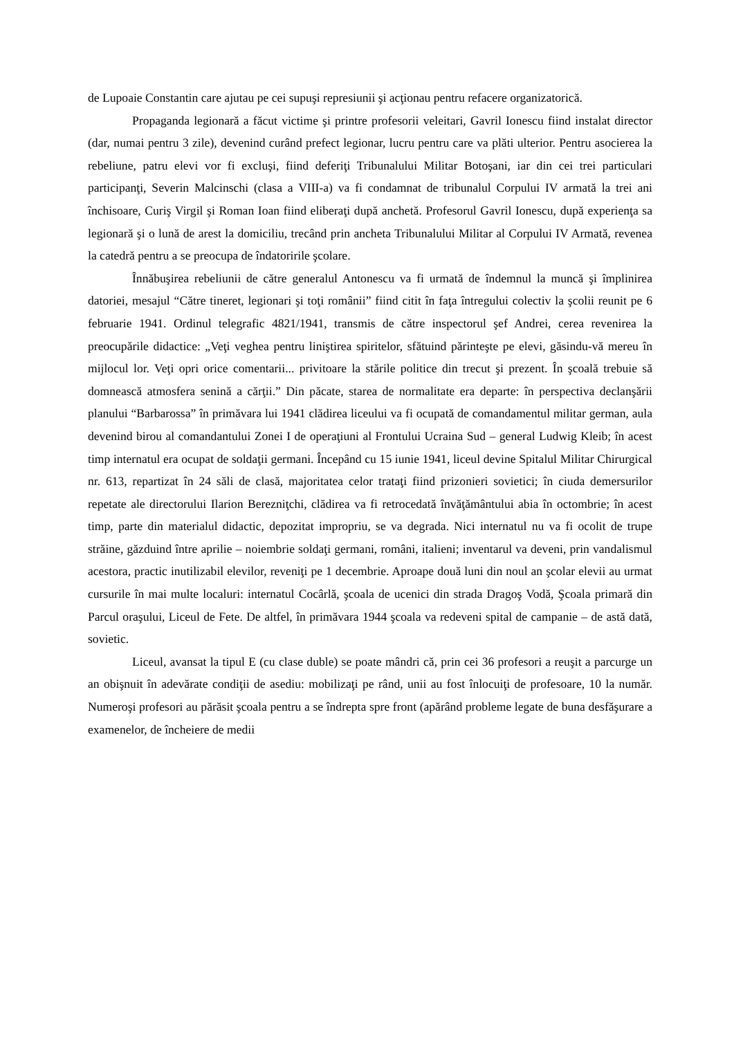de Lupoaie Constantin care ajutau pe cei supuşi represiunii şi acţionau pentru refacere organizatorică.
Propaganda legionară a făcut victime şi printre profesorii veleitari, Gavril Ionescu fiind instalat director (dar, numai pentru 3 zile), devenind curând prefect legionar, lucru pentru care va plăti ulterior. Pentru asocierea la rebeliune, patru elevi vor fi excluşi, fiind deferiţi Tribunalului Militar Botoşani, iar din cei trei particulari participanţi, Severin Malcinschi (clasa a VIII-a) va fi condamnat de tribunalul Corpului IV armată la trei ani închisoare, Curiş Virgil şi Roman Ioan fiind eliberaţi după anchetă. Profesorul Gavril Ionescu, după experienţa sa legionară şi o lună de arest la domiciliu, trecând prin ancheta Tribunalului Militar al Corpului IV Armată, revenea la catedră pentru a se preocupa de îndatoririle şcolare.
Înnăbuşirea rebeliunii de către generalul Antonescu va fi urmată de îndemnul la muncă şi împlinirea datoriei, mesajul “Către tineret, legionari şi toţi românii” fiind citit în faţa întregului colectiv la şcolii reunit pe 6 februarie 1941. Ordinul telegrafic 4821/1941, transmis de către inspectorul şef Andrei, cerea revenirea la preocupările didactice: „Veţi veghea pentru liniştirea spiritelor, sfătuind părinteşte pe elevi, găsindu-vă mereu în mijlocul lor. Veţi opri orice comentarii... privitoare la stările politice din trecut şi prezent. În şcoală trebuie să domnească atmosfera senină a cărţii.” Din păcate, starea de normalitate era departe: în perspectiva declanşării planului “Barbarossa” în primăvara lui 1941 clădirea liceului va fi ocupată de comandamentul militar german, aula devenind birou al comandantului Zonei I de operaţiuni al Frontului Ucraina Sud – general Ludwig Kleib; în acest timp internatul era ocupat de soldaţii germani. Începând cu 15 iunie 1941, liceul devine Spitalul Militar Chirurgical nr. 613, repartizat în 24 săli de clasă, majoritatea celor trataţi fiind prizonieri sovietici; în ciuda demersurilor repetate ale directorului Ilarion Bereznіţchi, clădirea va fi retrocedată învăţământului abia în octombrie; în acest timp, parte din materialul didactic, depozitat impropriu, se va degrada. Nici internatul nu va fi ocolit de trupe străine, găzduind între aprilie – noiembrie soldaţi germani, români, italieni; inventarul va deveni, prin vandalismul acestora, practic inutilizabil elevilor, reveniţi pe 1 decembrie. Aproape două luni din noul an şcolar elevii au urmat cursurile în mai multe localuri: internatul Cocârlă, şcoala de ucenici din strada Dragoş Vodă, Şcoala primară din Parcul oraşului, Liceul de Fete. De altfel, în primăvara 1944 şcoala va redeveni spital de campanie – de astă dată, sovietic.
Liceul, avansat la tipul E (cu clase duble) se poate mândri că, prin cei 36 profesori a reuşit a parcurge un an obişnuit în adevărate condiţii de asediu: mobilizaţi pe rând, unii au fost înlocuiţi de profesoare, 10 la număr. Numeroşi profesori au părăsit şcoala pentru a se îndrepta spre front (apărând probleme legate de buna desfăşurare a examenelor, de încheiere de medii